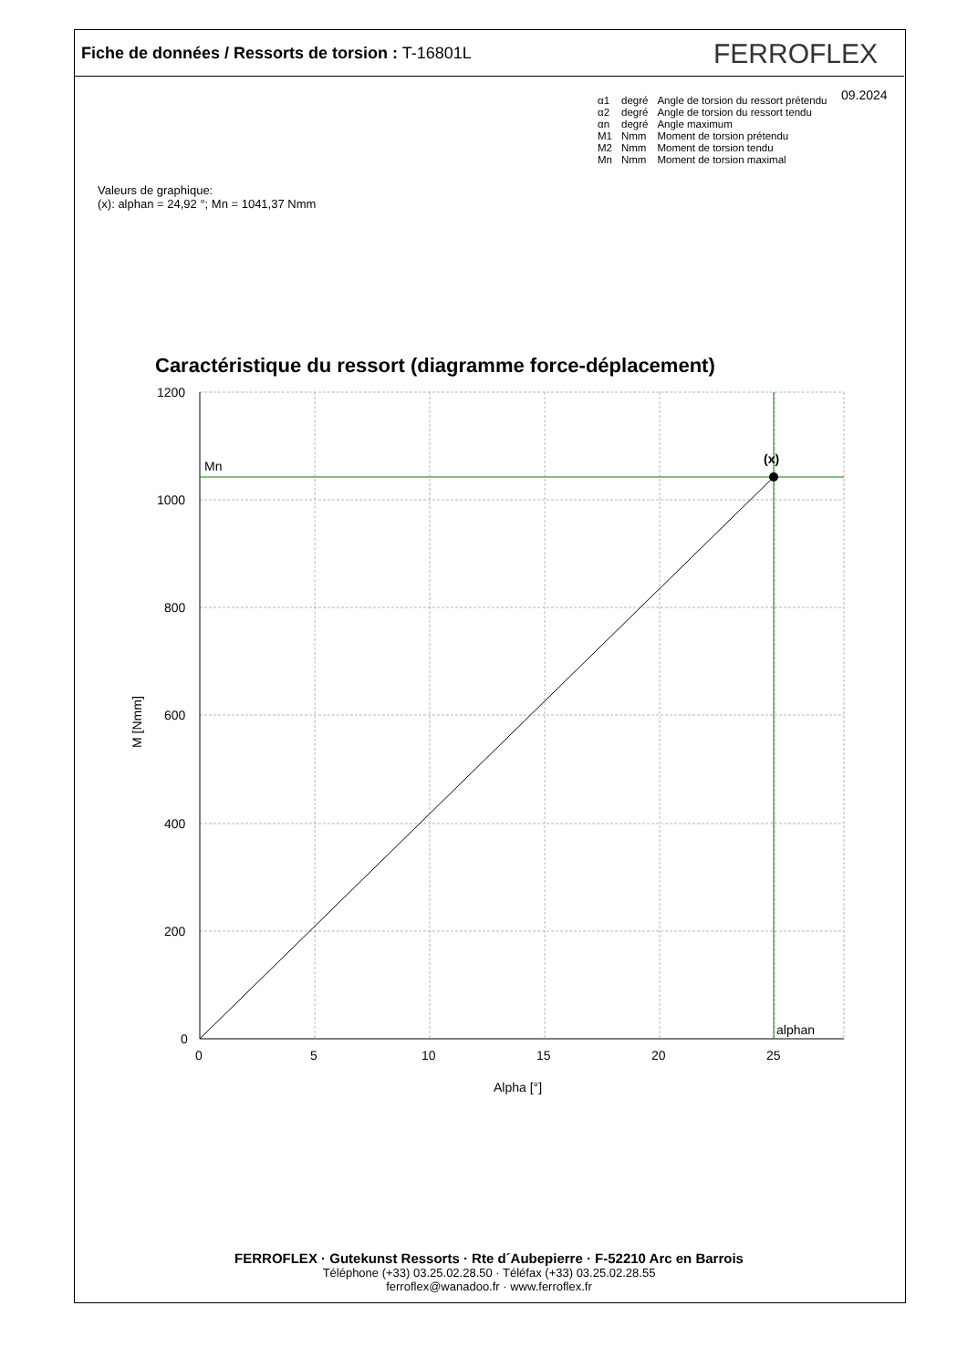Fiche de données / Ressorts de torsion : T-16801L
FERROFLEX
09.2024
| α1 | degré | Angle de torsion du ressort prétendu |
| α2 | degré | Angle de torsion du ressort tendu |
| αn | degré | Angle maximum |
| M1 | Nmm | Moment de torsion prétendu |
| M2 | Nmm | Moment de torsion tendu |
| Mn | Nmm | Moment de torsion maximal |
Valeurs de graphique:
(x): alphan = 24,92 °; Mn = 1041,37 Nmm
Caractéristique du ressort (diagramme force-déplacement)
1200
1000
800
600
400
200
0
0
5
10
15
20
25
Alpha [°]
Mn
alphan
(x)
M [Nmm]
FERROFLEX · Gutekunst Ressorts · Rte d´Aubepierre · F-52210 Arc en Barrois
Téléphone (+33) 03.25.02.28.50 · Téléfax (+33) 03.25.02.28.55
ferroflex@wanadoo.fr · www.ferroflex.fr